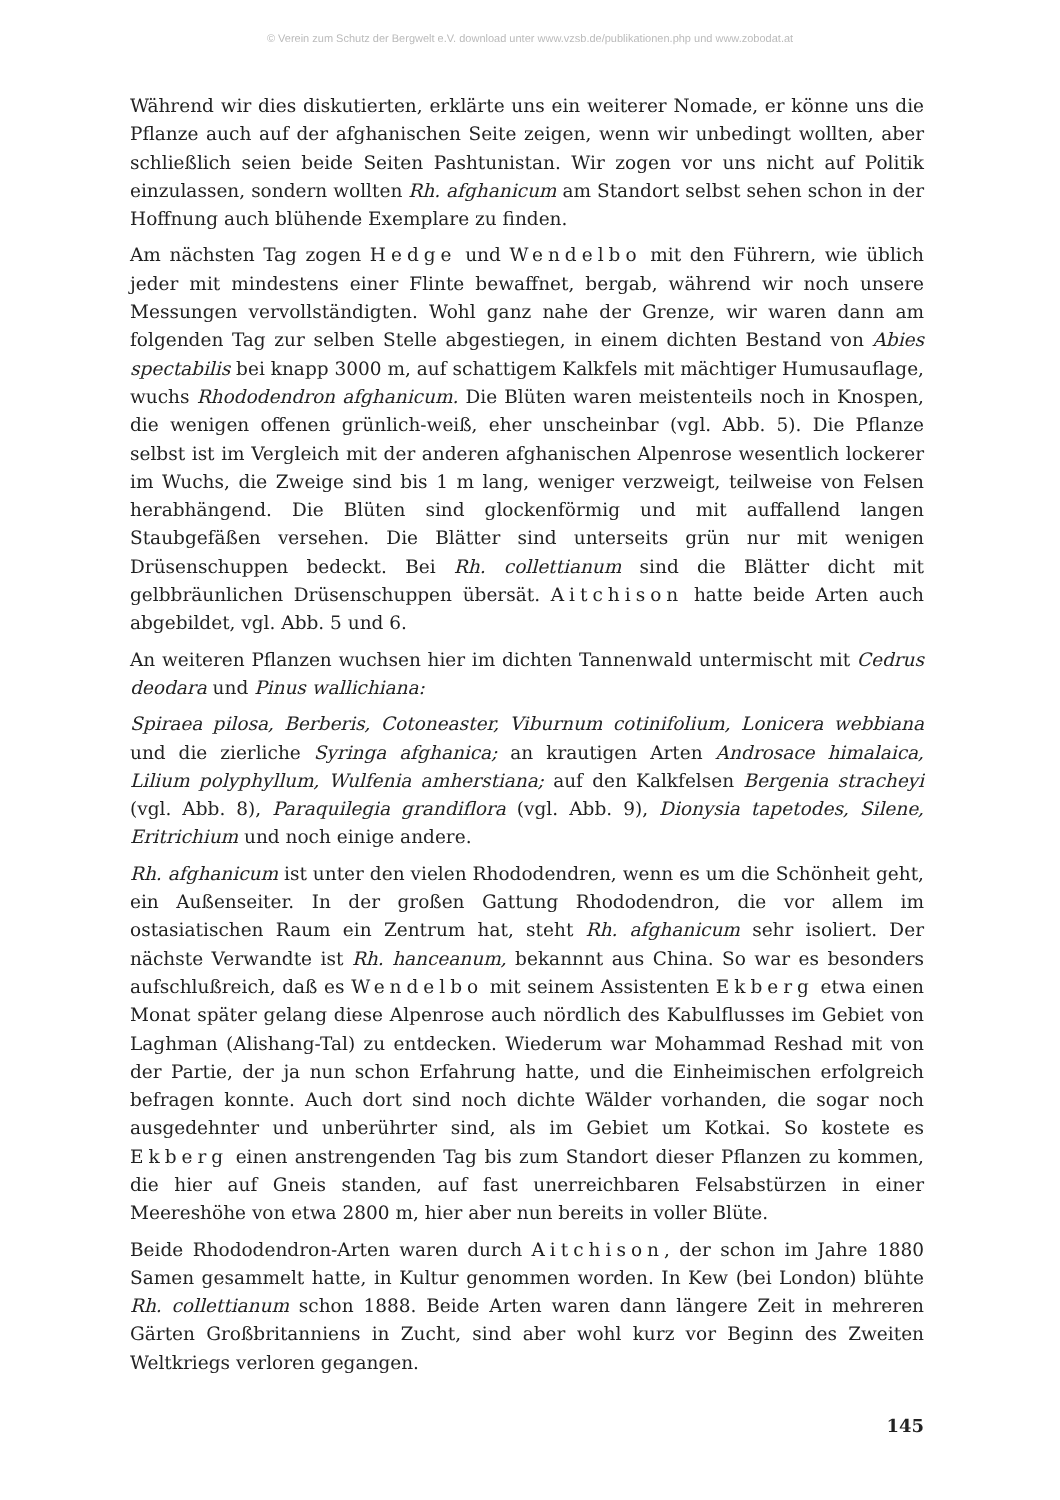© Verein zum Schutz der Bergwelt e.V. download unter www.vzsb.de/publikationen.php und www.zobodat.at
Während wir dies diskutierten, erklärte uns ein weiterer Nomade, er könne uns die Pflanze auch auf der afghanischen Seite zeigen, wenn wir unbedingt wollten, aber schließlich seien beide Seiten Pashtunistan. Wir zogen vor uns nicht auf Politik einzulassen, sondern wollten Rh. afghanicum am Standort selbst sehen schon in der Hoffnung auch blühende Exemplare zu finden.
Am nächsten Tag zogen Hedge und Wendelbo mit den Führern, wie üblich jeder mit mindestens einer Flinte bewaffnet, bergab, während wir noch unsere Messungen vervollständigten. Wohl ganz nahe der Grenze, wir waren dann am folgenden Tag zur selben Stelle abgestiegen, in einem dichten Bestand von Abies spectabilis bei knapp 3000 m, auf schattigem Kalkfels mit mächtiger Humusauflage, wuchs Rhododendron afghanicum. Die Blüten waren meistenteils noch in Knospen, die wenigen offenen grünlich-weiß, eher unscheinbar (vgl. Abb. 5). Die Pflanze selbst ist im Vergleich mit der anderen afghanischen Alpenrose wesentlich lockerer im Wuchs, die Zweige sind bis 1 m lang, weniger verzweigt, teilweise von Felsen herabhängend. Die Blüten sind glockenförmig und mit auffallend langen Staubgefäßen versehen. Die Blätter sind unterseits grün nur mit wenigen Drüsenschuppen bedeckt. Bei Rh. collettianum sind die Blätter dicht mit gelbbräunlichen Drüsenschuppen übersät. Aitchison hatte beide Arten auch abgebildet, vgl. Abb. 5 und 6.
An weiteren Pflanzen wuchsen hier im dichten Tannenwald untermischt mit Cedrus deodara und Pinus wallichiana:
Spiraea pilosa, Berberis, Cotoneaster, Viburnum cotinifolium, Lonicera webbiana und die zierliche Syringa afghanica; an krautigen Arten Androsace himalaica, Lilium polyphyllum, Wulfenia amherstiana; auf den Kalkfelsen Bergenia stracheyi (vgl. Abb. 8), Paraquilegia grandiflora (vgl. Abb. 9), Dionysia tapetodes, Silene, Eritrichium und noch einige andere.
Rh. afghanicum ist unter den vielen Rhododendren, wenn es um die Schönheit geht, ein Außenseiter. In der großen Gattung Rhododendron, die vor allem im ostasiatischen Raum ein Zentrum hat, steht Rh. afghanicum sehr isoliert. Der nächste Verwandte ist Rh. hanceanum, bekannnt aus China. So war es besonders aufschlußreich, daß es Wendelbo mit seinem Assistenten Ekberg etwa einen Monat später gelang diese Alpenrose auch nördlich des Kabulflusses im Gebiet von Laghman (Alishang-Tal) zu entdecken. Wiederum war Mohammad Reshad mit von der Partie, der ja nun schon Erfahrung hatte, und die Einheimischen erfolgreich befragen konnte. Auch dort sind noch dichte Wälder vorhanden, die sogar noch ausgedehnter und unberührter sind, als im Gebiet um Kotkai. So kostete es Ekberg einen anstrengenden Tag bis zum Standort dieser Pflanzen zu kommen, die hier auf Gneis standen, auf fast unerreichbaren Felsabstürzen in einer Meereshöhe von etwa 2800 m, hier aber nun bereits in voller Blüte.
Beide Rhododendron-Arten waren durch Aitchison, der schon im Jahre 1880 Samen gesammelt hatte, in Kultur genommen worden. In Kew (bei London) blühte Rh. collettianum schon 1888. Beide Arten waren dann längere Zeit in mehreren Gärten Großbritanniens in Zucht, sind aber wohl kurz vor Beginn des Zweiten Weltkriegs verloren gegangen.
145